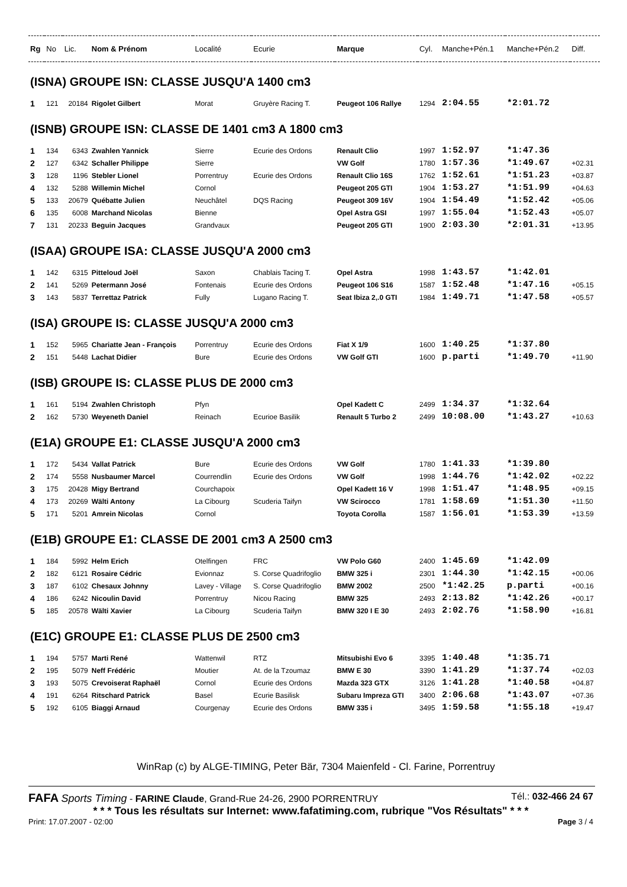| Rg | No | Lic. | Nom & Prénom | Localité | Ecurie | Marque | Cyl. | Manche+Pén.1 | Manche+Pén.2 | Diff. |
| --- | --- | --- | --- | --- | --- | --- | --- | --- | --- | --- |
| (ISNA) GROUPE ISN: CLASSE JUSQU'A 1400 cm3 | | | | | | | | | | |
| 1 | 121 | 20184 | Rigolet Gilbert | Morat | Gruyère Racing T. | Peugeot 106 Rallye | 1294 | 2:04.55 | *2:01.72 | |
| (ISNB) GROUPE ISN: CLASSE DE 1401 cm3 A 1800 cm3 | | | | | | | | | | |
| 1 | 134 | 6343 | Zwahlen Yannick | Sierre | Ecurie des Ordons | Renault Clio | 1997 | 1:52.97 | *1:47.36 | |
| 2 | 127 | 6342 | Schaller Philippe | Sierre | | VW Golf | 1780 | 1:57.36 | *1:49.67 | +02.31 |
| 3 | 128 | 1196 | Stebler Lionel | Porrentruy | Ecurie des Ordons | Renault Clio 16S | 1762 | 1:52.61 | *1:51.23 | +03.87 |
| 4 | 132 | 5288 | Willemin Michel | Cornol | | Peugeot 205 GTI | 1904 | 1:53.27 | *1:51.99 | +04.63 |
| 5 | 133 | 20679 | Québatte Julien | Neuchâtel | DQS Racing | Peugeot 309 16V | 1904 | 1:54.49 | *1:52.42 | +05.06 |
| 6 | 135 | 6008 | Marchand Nicolas | Bienne | | Opel Astra GSI | 1997 | 1:55.04 | *1:52.43 | +05.07 |
| 7 | 131 | 20233 | Beguin Jacques | Grandvaux | | Peugeot 205 GTI | 1900 | 2:03.30 | *2:01.31 | +13.95 |
| (ISAA) GROUPE ISA: CLASSE JUSQU'A 2000 cm3 | | | | | | | | | | |
| 1 | 142 | 6315 | Pitteloud Joël | Saxon | Chablais Tacing T. | Opel Astra | 1998 | 1:43.57 | *1:42.01 | |
| 2 | 141 | 5269 | Petermann José | Fontenais | Ecurie des Ordons | Peugeot 106 S16 | 1587 | 1:52.48 | *1:47.16 | +05.15 |
| 3 | 143 | 5837 | Terrettaz Patrick | Fully | Lugano Racing T. | Seat Ibiza 2,.0 GTI | 1984 | 1:49.71 | *1:47.58 | +05.57 |
| (ISA) GROUPE IS: CLASSE JUSQU'A 2000 cm3 | | | | | | | | | | |
| 1 | 152 | 5965 | Chariatte Jean - François | Porrentruy | Ecurie des Ordons | Fiat X 1/9 | 1600 | 1:40.25 | *1:37.80 | |
| 2 | 151 | 5448 | Lachat Didier | Bure | Ecurie des Ordons | VW Golf GTI | 1600 | p.parti | *1:49.70 | +11.90 |
| (ISB) GROUPE IS: CLASSE PLUS DE 2000 cm3 | | | | | | | | | | |
| 1 | 161 | 5194 | Zwahlen Christoph | Pfyn | | Opel Kadett C | 2499 | 1:34.37 | *1:32.64 | |
| 2 | 162 | 5730 | Weyeneth Daniel | Reinach | Ecurioe Basilik | Renault 5 Turbo 2 | 2499 | 10:08.00 | *1:43.27 | +10.63 |
| (E1A) GROUPE E1: CLASSE JUSQU'A 2000 cm3 | | | | | | | | | | |
| 1 | 172 | 5434 | Vallat Patrick | Bure | Ecurie des Ordons | VW Golf | 1780 | 1:41.33 | *1:39.80 | |
| 2 | 174 | 5558 | Nusbaumer Marcel | Courrendlin | Ecurie des Ordons | VW Golf | 1998 | 1:44.76 | *1:42.02 | +02.22 |
| 3 | 175 | 20428 | Migy Bertrand | Courchapoix | | Opel Kadett 16 V | 1998 | 1:51.47 | *1:48.95 | +09.15 |
| 4 | 173 | 20269 | Wälti Antony | La Cibourg | Scuderia Taifyn | VW Scirocco | 1781 | 1:58.69 | *1:51.30 | +11.50 |
| 5 | 171 | 5201 | Amrein Nicolas | Cornol | | Toyota Corolla | 1587 | 1:56.01 | *1:53.39 | +13.59 |
| (E1B) GROUPE E1: CLASSE DE 2001 cm3 A 2500 cm3 | | | | | | | | | | |
| 1 | 184 | 5992 | Helm Erich | Otelfingen | FRC | VW Polo G60 | 2400 | 1:45.69 | *1:42.09 | |
| 2 | 182 | 6121 | Rosaire Cédric | Evionnaz | S. Corse Quadrifoglio | BMW 325 i | 2301 | 1:44.30 | *1:42.15 | +00.06 |
| 3 | 187 | 6102 | Chesaux Johnny | Lavey - Village | S. Corse Quadrifoglio | BMW 2002 | 2500 | *1:42.25 | p.parti | +00.16 |
| 4 | 186 | 6242 | Nicoulin David | Porrentruy | Nicou Racing | BMW 325 | 2493 | 2:13.82 | *1:42.26 | +00.17 |
| 5 | 185 | 20578 | Wälti Xavier | La Cibourg | Scuderia Taifyn | BMW 320 I E 30 | 2493 | 2:02.76 | *1:58.90 | +16.81 |
| (E1C) GROUPE E1: CLASSE PLUS DE 2500 cm3 | | | | | | | | | | |
| 1 | 194 | 5757 | Marti René | Wattenwil | RTZ | Mitsubishi Evo 6 | 3395 | 1:40.48 | *1:35.71 | |
| 2 | 195 | 5079 | Neff Frédéric | Moutier | At. de la Tzoumaz | BMW E 30 | 3390 | 1:41.29 | *1:37.74 | +02.03 |
| 3 | 193 | 5075 | Crevoiserat Raphaël | Cornol | Ecurie des Ordons | Mazda 323 GTX | 3126 | 1:41.28 | *1:40.58 | +04.87 |
| 4 | 191 | 6264 | Ritschard Patrick | Basel | Ecurie Basilisk | Subaru Impreza GTI | 3400 | 2:06.68 | *1:43.07 | +07.36 |
| 5 | 192 | 6105 | Biaggi Arnaud | Courgenay | Ecurie des Ordons | BMW 335 i | 3495 | 1:59.58 | *1:55.18 | +19.47 |
WinRap (c) by ALGE-TIMING, Peter Bär, 7304 Maienfeld - Cl. Farine, Porrentruy
FAFA Sports Timing - FARINE Claude, Grand-Rue 24-26, 2900 PORRENTRUY Tél.: 032-466 24 67
* * * Tous les résultats sur Internet: www.fafatiming.com, rubrique "Vos Résultats" * * *
Print: 17.07.2007 - 02:00 Page 3 / 4